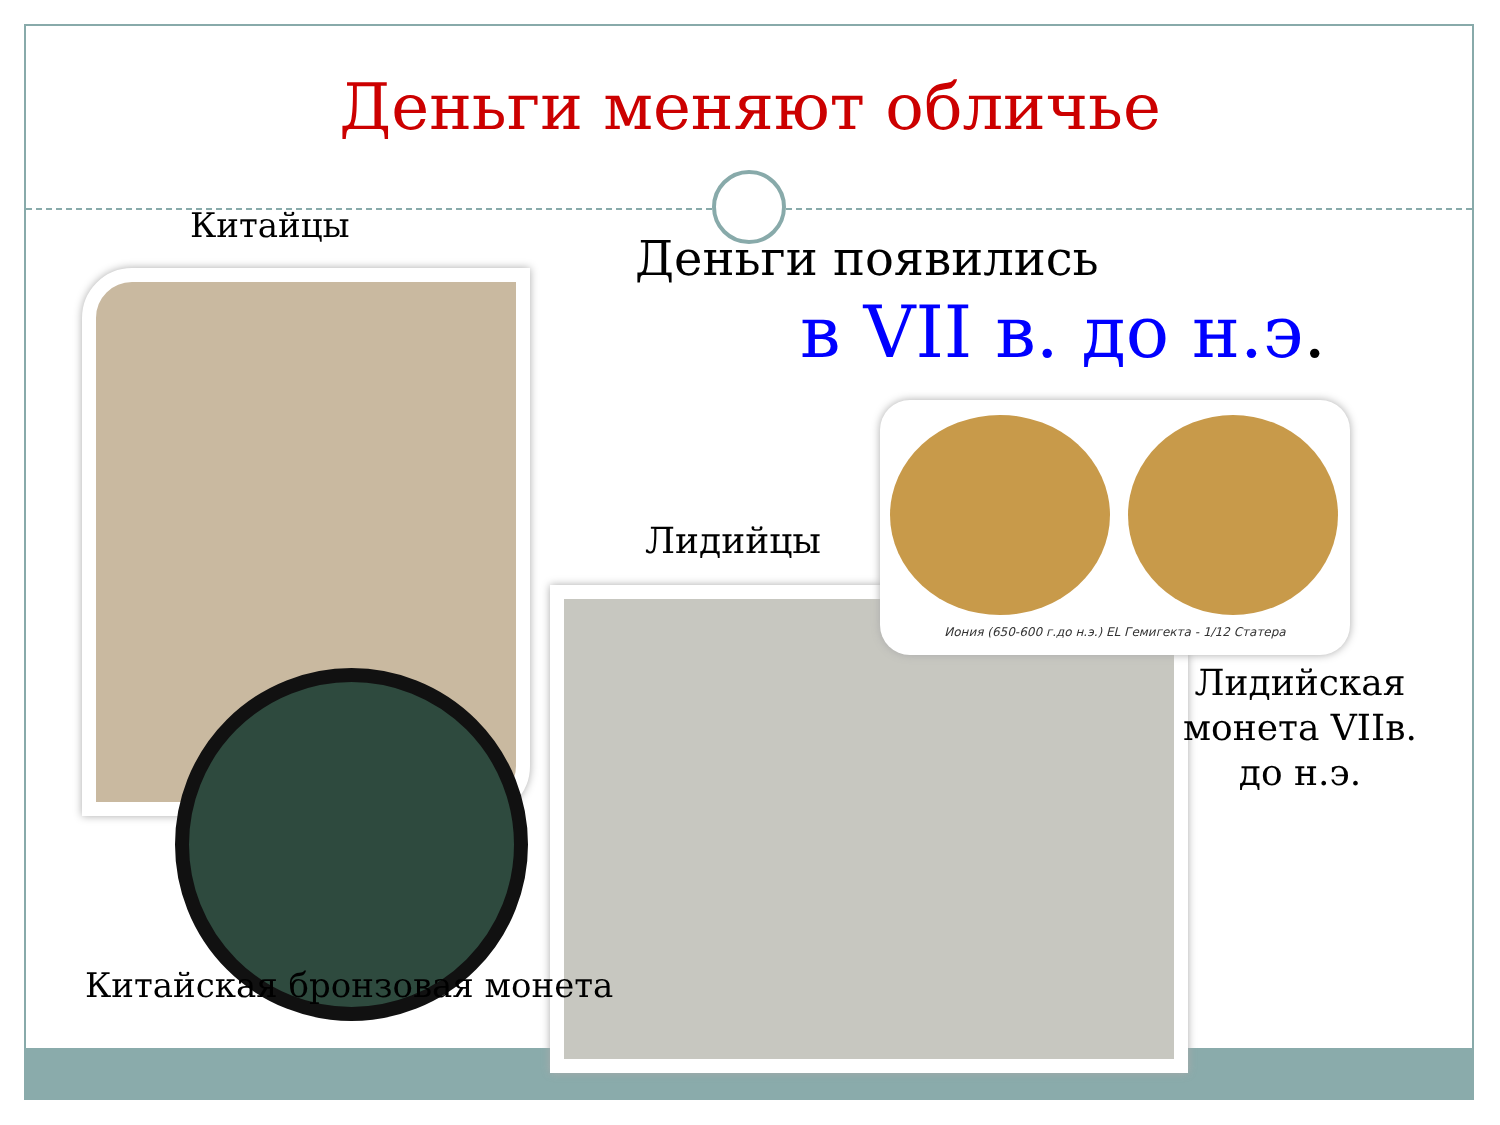Деньги меняют обличье
Китайцы
Деньги появились
в VII в. до н.э.
Лидийцы
Иония (650-600 г.до н.э.) EL Гемигекта - 1/12 Статера
Лидийская монета VIIв. до н.э.
Китайская бронзовая монета